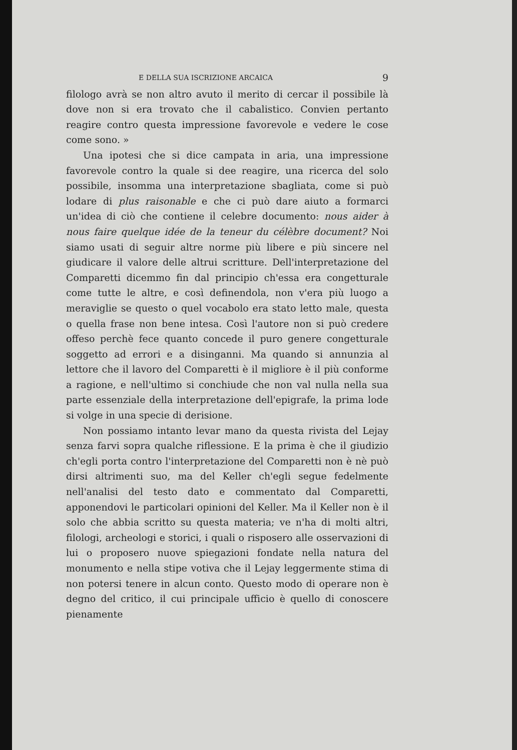E DELLA SUA ISCRIZIONE ARCAICA 9
filologo avrà se non altro avuto il merito di cercar il possibile là dove non si era trovato che il cabalistico. Convien pertanto reagire contro questa impressione favorevole e vedere le cose come sono. »
Una ipotesi che si dice campata in aria, una impressione favorevole contro la quale si dee reagire, una ricerca del solo possibile, insomma una interpretazione sbagliata, come si può lodare di plus raisonable e che ci può dare aiuto a formarci un'idea di ciò che contiene il celebre documento: nous aider à nous faire quelque idée de la teneur du célèbre document? Noi siamo usati di seguir altre norme più libere e più sincere nel giudicare il valore delle altrui scritture. Dell'interpretazione del Comparetti dicemmo fin dal principio ch'essa era congetturale come tutte le altre, e così definendola, non v'era più luogo a meraviglie se questo o quel vocabolo era stato letto male, questa o quella frase non bene intesa. Così l'autore non si può credere offeso perchè fece quanto concede il puro genere congetturale soggetto ad errori e a disinganni. Ma quando si annunzia al lettore che il lavoro del Comparetti è il migliore è il più conforme a ragione, e nell'ultimo si conchiude che non val nulla nella sua parte essenziale della interpretazione dell'epigrafe, la prima lode si volge in una specie di derisione.
Non possiamo intanto levar mano da questa rivista del Lejay senza farvi sopra qualche riflessione. E la prima è che il giudizio ch'egli porta contro l'interpretazione del Comparetti non è nè può dirsi altrimenti suo, ma del Keller ch'egli segue fedelmente nell'analisi del testo dato e commentato dal Comparetti, apponendovi le particolari opinioni del Keller. Ma il Keller non è il solo che abbia scritto su questa materia; ve n'ha di molti altri, filologi, archeologi e storici, i quali o risposero alle osservazioni di lui o proposero nuove spiegazioni fondate nella natura del monumento e nella stipe votiva che il Lejay leggermente stima di non potersi tenere in alcun conto. Questo modo di operare non è degno del critico, il cui principale ufficio è quello di conoscere pienamente